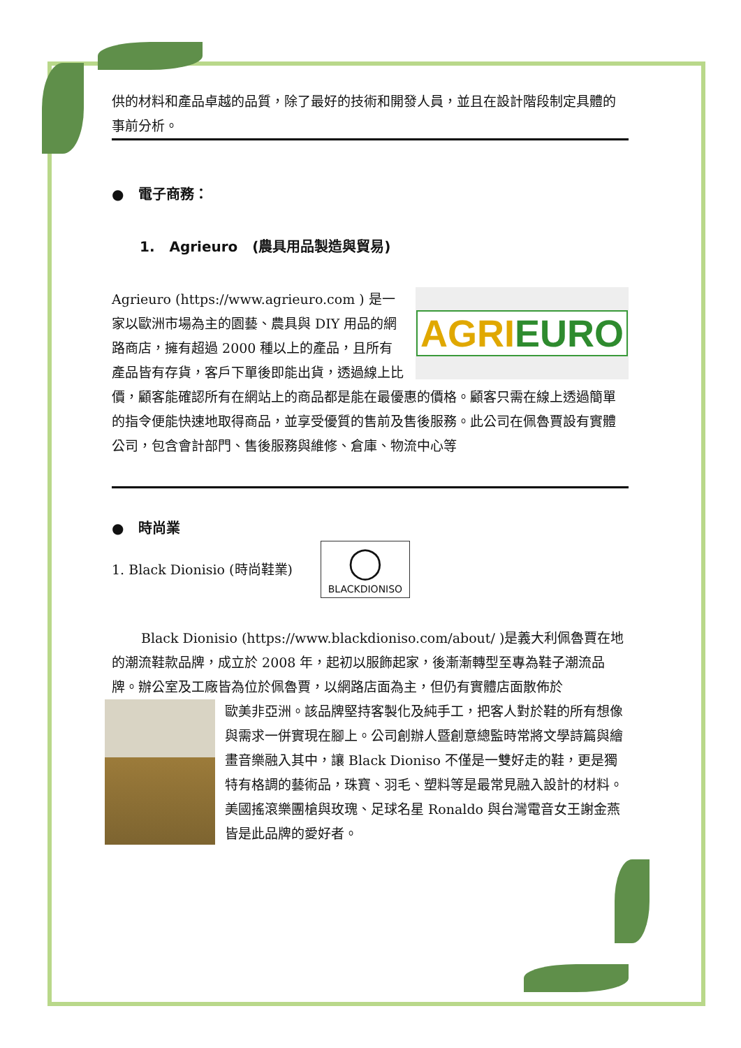供的材料和產品卓越的品質，除了最好的技術和開發人員，並且在設計階段制定具體的事前分析。
● 電子商務：
1. Agrieuro (農具用品製造與貿易)
AGRIEURO
Agrieuro (https://www.agrieuro.com ) 是一家以歐洲市場為主的園藝、農具與 DIY 用品的網路商店，擁有超過 2000 種以上的產品，且所有產品皆有存貨，客戶下單後即能出貨，透過線上比價，顧客能確認所有在網站上的商品都是能在最優惠的價格。顧客只需在線上透過簡單的指令便能快速地取得商品，並享受優質的售前及售後服務。此公司在佩魯賈設有實體公司，包含會計部門、售後服務與維修、倉庫、物流中心等
● 時尚業
1. Black Dionisio (時尚鞋業)
◯
BLACKDIONISO
Black Dionisio (https://www.blackdioniso.com/about/ )是義大利佩魯賈在地的潮流鞋款品牌，成立於 2008 年，起初以服飾起家，後漸漸轉型至專為鞋子潮流品牌。辦公室及工廠皆為位於佩魯賈，以網路店面為主，但仍有實體店面散佈於
歐美非亞洲。該品牌堅持客製化及純手工，把客人對於鞋的所有想像與需求一併實現在腳上。公司創辦人暨創意總監時常將文學詩篇與繪畫音樂融入其中，讓 Black Dioniso 不僅是一雙好走的鞋，更是獨特有格調的藝術品，珠寶、羽毛、塑料等是最常見融入設計的材料。美國搖滾樂團槍與玫瑰、足球名星 Ronaldo 與台灣電音女王謝金燕皆是此品牌的愛好者。